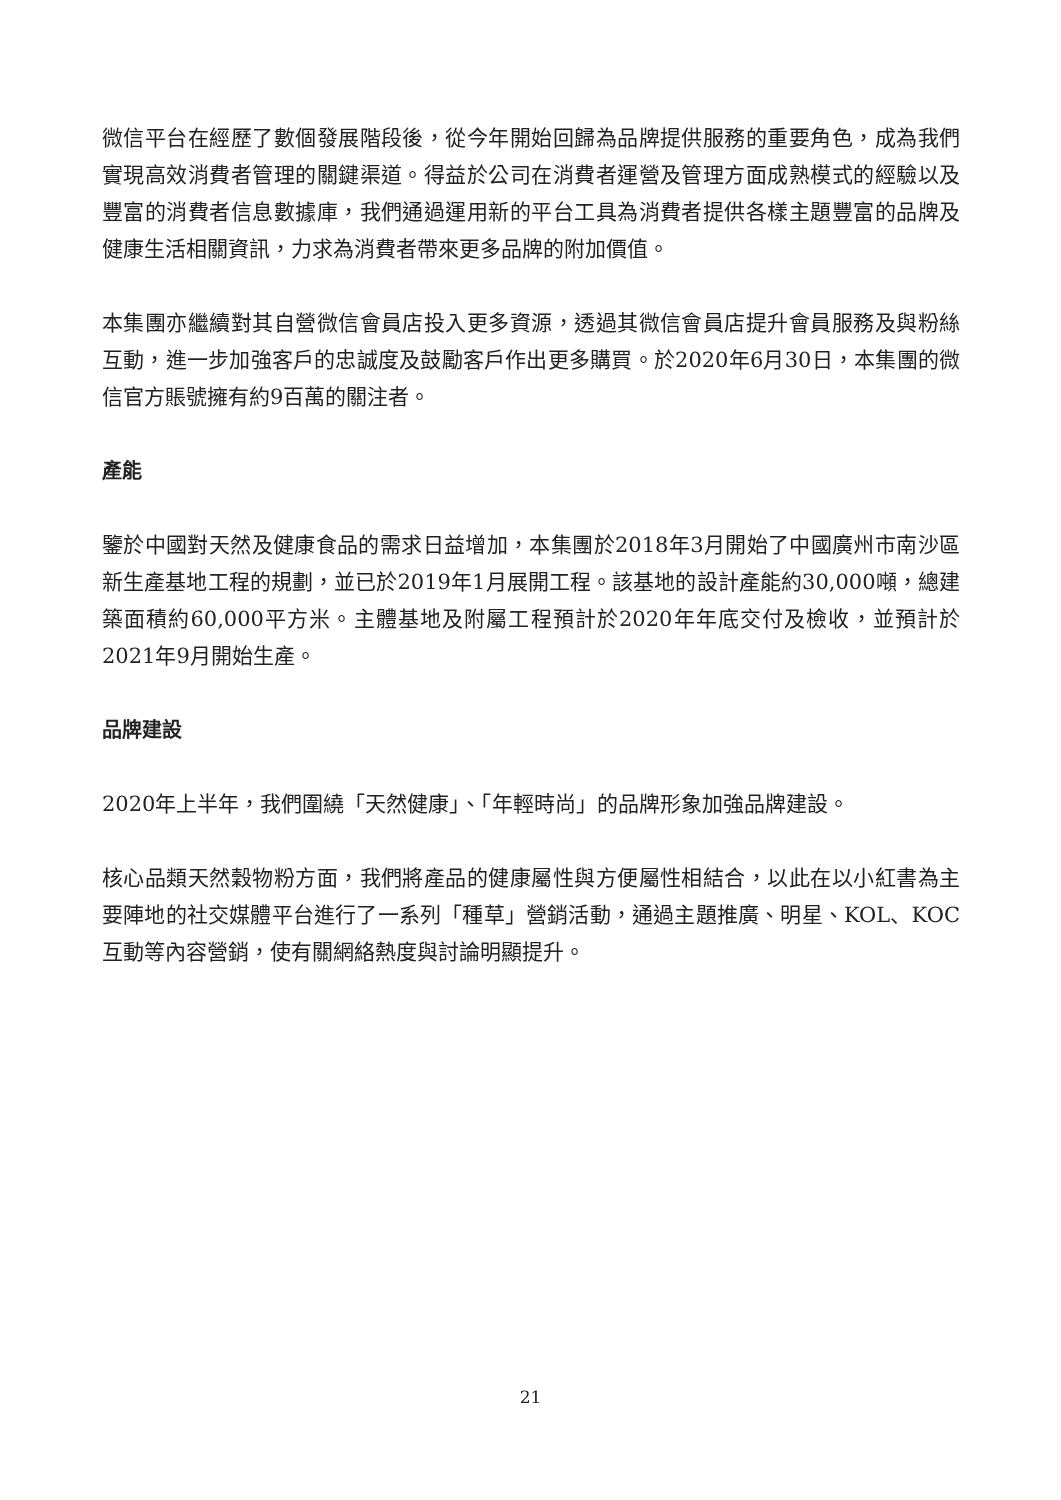微信平台在經歷了數個發展階段後，從今年開始回歸為品牌提供服務的重要角色，成為我們實現高效消費者管理的關鍵渠道。得益於公司在消費者運營及管理方面成熟模式的經驗以及豐富的消費者信息數據庫，我們通過運用新的平台工具為消費者提供各樣主題豐富的品牌及健康生活相關資訊，力求為消費者帶來更多品牌的附加價值。
本集團亦繼續對其自營微信會員店投入更多資源，透過其微信會員店提升會員服務及與粉絲互動，進一步加強客戶的忠誠度及鼓勵客戶作出更多購買。於2020年6月30日，本集團的微信官方賬號擁有約9百萬的關注者。
產能
鑒於中國對天然及健康食品的需求日益增加，本集團於2018年3月開始了中國廣州市南沙區新生產基地工程的規劃，並已於2019年1月展開工程。該基地的設計產能約30,000噸，總建築面積約60,000平方米。主體基地及附屬工程預計於2020年年底交付及檢收，並預計於2021年9月開始生產。
品牌建設
2020年上半年，我們圍繞「天然健康」、「年輕時尚」的品牌形象加強品牌建設。
核心品類天然穀物粉方面，我們將產品的健康屬性與方便屬性相結合，以此在以小紅書為主要陣地的社交媒體平台進行了一系列「種草」營銷活動，通過主題推廣、明星、KOL、KOC互動等內容營銷，使有關網絡熱度與討論明顯提升。
21